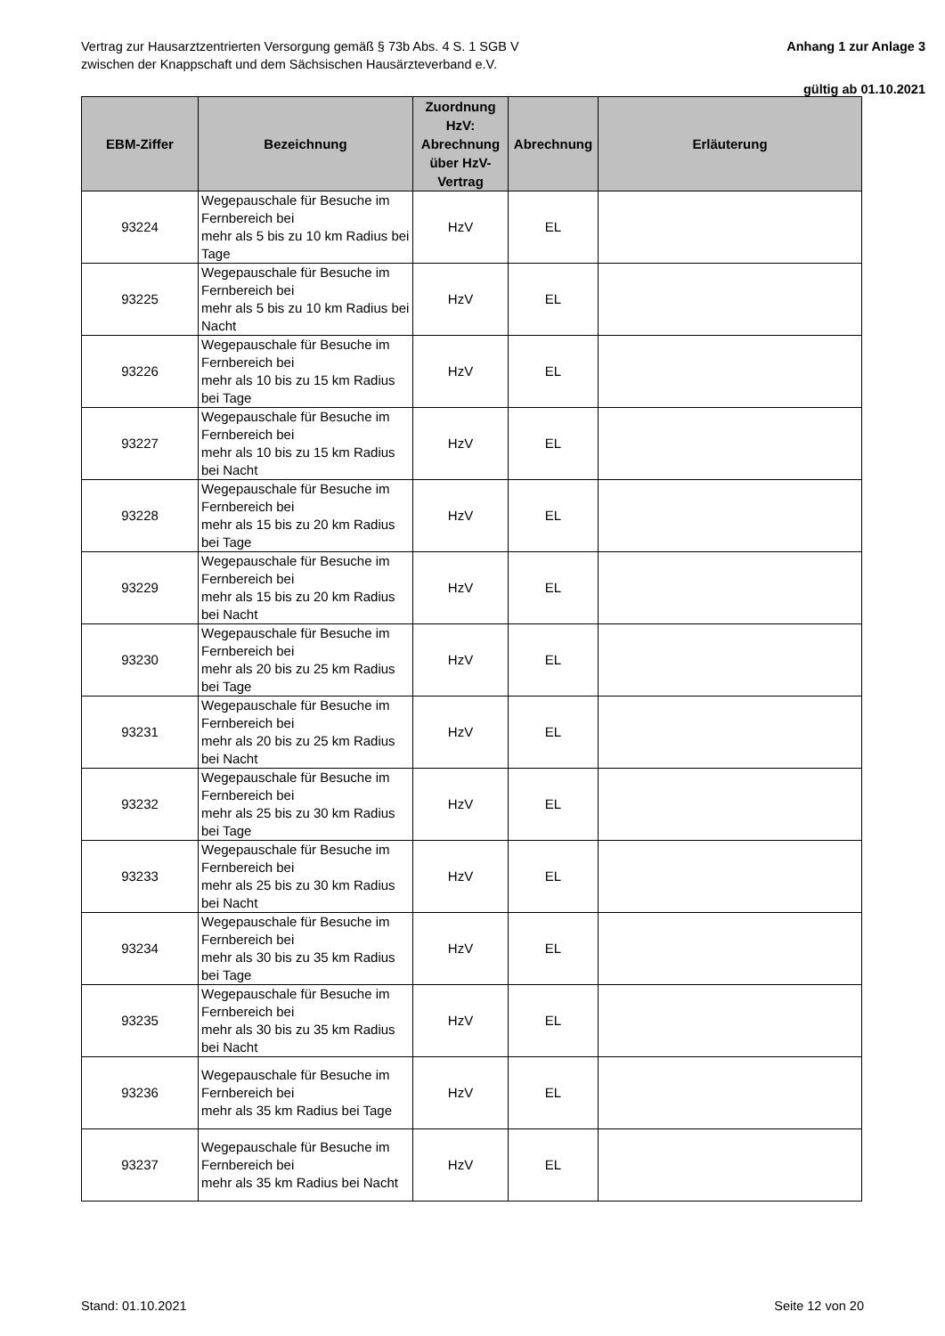Vertrag zur Hausarztzentrierten Versorgung gemäß § 73b Abs. 4 S. 1 SGB V
zwischen der Knappschaft und dem Sächsischen Hausärzteverband e.V.
Anhang 1 zur Anlage 3
gültig ab 01.10.2021
| EBM-Ziffer | Bezeichnung | Zuordnung HzV: Abrechnung über HzV-Vertrag | Abrechnung | Erläuterung |
| --- | --- | --- | --- | --- |
| 93224 | Wegepauschale für Besuche im Fernbereich bei mehr als 5 bis zu 10 km Radius bei Tage | HzV | EL | |
| 93225 | Wegepauschale für Besuche im Fernbereich bei mehr als 5 bis zu 10 km Radius bei Nacht | HzV | EL | |
| 93226 | Wegepauschale für Besuche im Fernbereich bei mehr als 10 bis zu 15 km Radius bei Tage | HzV | EL | |
| 93227 | Wegepauschale für Besuche im Fernbereich bei mehr als 10 bis zu 15 km Radius bei Nacht | HzV | EL | |
| 93228 | Wegepauschale für Besuche im Fernbereich bei mehr als 15 bis zu 20 km Radius bei Tage | HzV | EL | |
| 93229 | Wegepauschale für Besuche im Fernbereich bei mehr als 15 bis zu 20 km Radius bei Nacht | HzV | EL | |
| 93230 | Wegepauschale für Besuche im Fernbereich bei mehr als 20 bis zu 25 km Radius bei Tage | HzV | EL | |
| 93231 | Wegepauschale für Besuche im Fernbereich bei mehr als 20 bis zu 25 km Radius bei Nacht | HzV | EL | |
| 93232 | Wegepauschale für Besuche im Fernbereich bei mehr als 25 bis zu 30 km Radius bei Tage | HzV | EL | |
| 93233 | Wegepauschale für Besuche im Fernbereich bei mehr als 25 bis zu 30 km Radius bei Nacht | HzV | EL | |
| 93234 | Wegepauschale für Besuche im Fernbereich bei mehr als 30 bis zu 35 km Radius bei Tage | HzV | EL | |
| 93235 | Wegepauschale für Besuche im Fernbereich bei mehr als 30 bis zu 35 km Radius bei Nacht | HzV | EL | |
| 93236 | Wegepauschale für Besuche im Fernbereich bei mehr als 35 km Radius bei Tage | HzV | EL | |
| 93237 | Wegepauschale für Besuche im Fernbereich bei mehr als 35 km Radius bei Nacht | HzV | EL | |
Stand: 01.10.2021 Seite 12 von 20